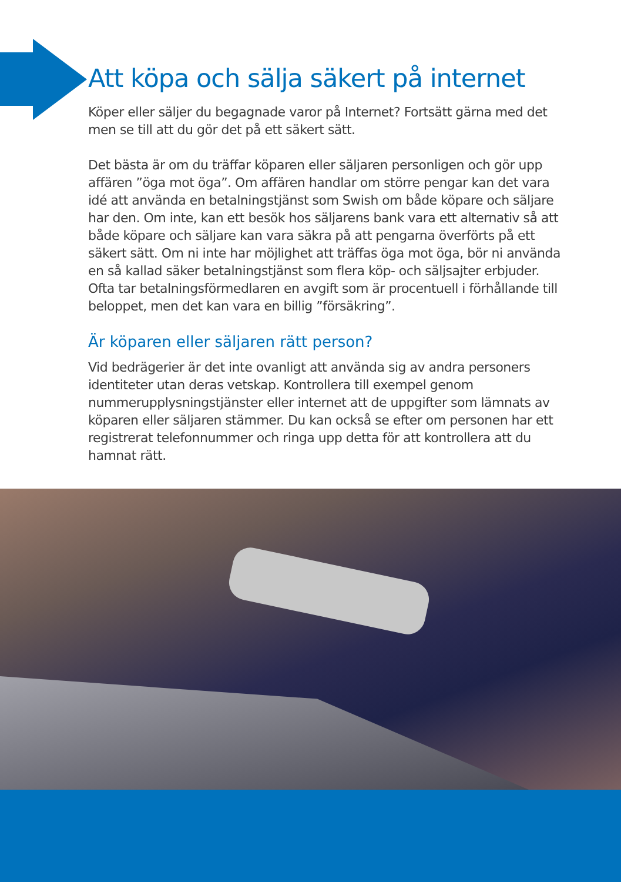Att köpa och sälja säkert på internet
Köper eller säljer du begagnade varor på Internet? Fortsätt gärna med det men se till att du gör det på ett säkert sätt.
Det bästa är om du träffar köparen eller säljaren personligen och gör upp affären ”öga mot öga”. Om affären handlar om större pengar kan det vara idé att använda en betalningstjänst som Swish om både köpare och säljare har den. Om inte, kan ett besök hos säljarens bank vara ett alternativ så att både köpare och säljare kan vara säkra på att pengarna överförts på ett säkert sätt. Om ni inte har möjlighet att träffas öga mot öga, bör ni använda en så kallad säker betalningstjänst som flera köp- och säljsajter erbjuder. Ofta tar betalningsförmedlaren en avgift som är procentuell i förhållande till beloppet, men det kan vara en billig ”försäkring”.
Är köparen eller säljaren rätt person?
Vid bedrägerier är det inte ovanligt att använda sig av andra personers identiteter utan deras vetskap. Kontrollera till exempel genom nummerupplysningstjänster eller internet att de uppgifter som lämnats av köparen eller säljaren stämmer. Du kan också se efter om personen har ett registrerat telefonnummer och ringa upp detta för att kontrollera att du hamnat rätt.